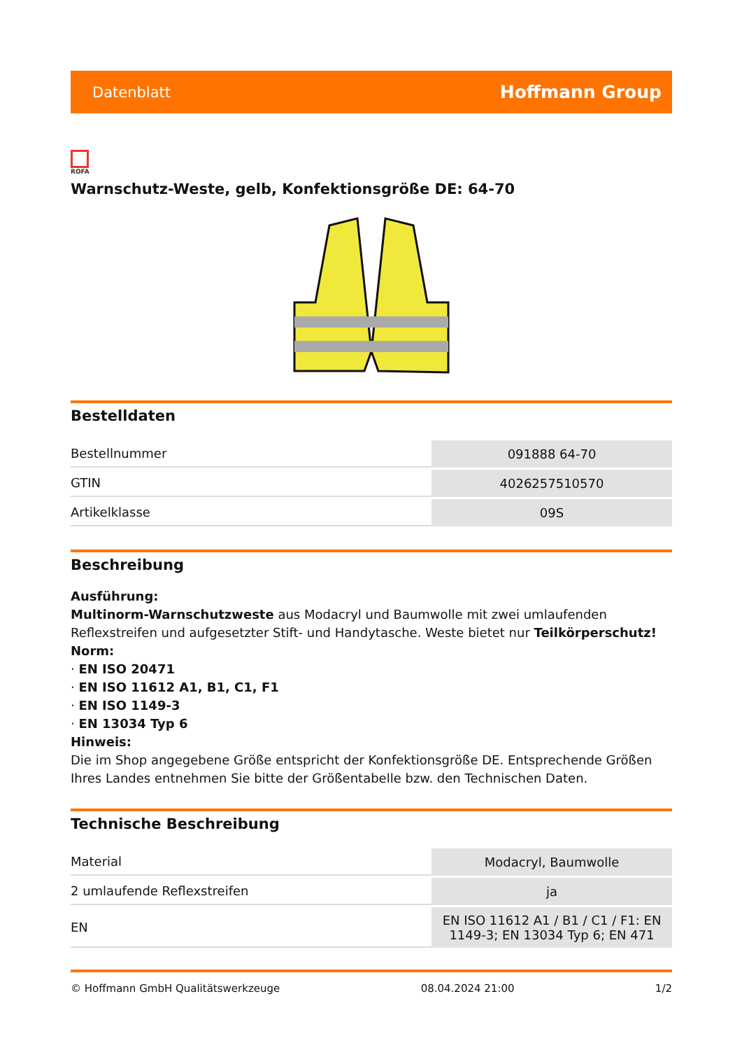Datenblatt Hoffmann Group
ROFA
Warnschutz-Weste, gelb, Konfektionsgröße DE: 64-70
Bestelldaten
| Bestellnummer | 091888 64-70 |
| GTIN | 4026257510570 |
| Artikelklasse | 09S |
Beschreibung
Ausführung:
Multinorm-Warnschutzweste aus Modacryl und Baumwolle mit zwei umlaufenden Reflexstreifen und aufgesetzter Stift- und Handytasche. Weste bietet nur Teilkörperschutz!
Norm:
· EN ISO 20471
· EN ISO 11612 A1, B1, C1, F1
· EN ISO 1149-3
· EN 13034 Typ 6
Hinweis:
Die im Shop angegebene Größe entspricht der Konfektionsgröße DE. Entsprechende Größen Ihres Landes entnehmen Sie bitte der Größentabelle bzw. den Technischen Daten.
Technische Beschreibung
| Material | Modacryl, Baumwolle |
| 2 umlaufende Reflexstreifen | ja |
| EN | EN ISO 11612 A1 / B1 / C1 / F1: EN 1149-3; EN 13034 Typ 6; EN 471 |
© Hoffmann GmbH Qualitätswerkzeuge 08.04.2024 21:00 1/2